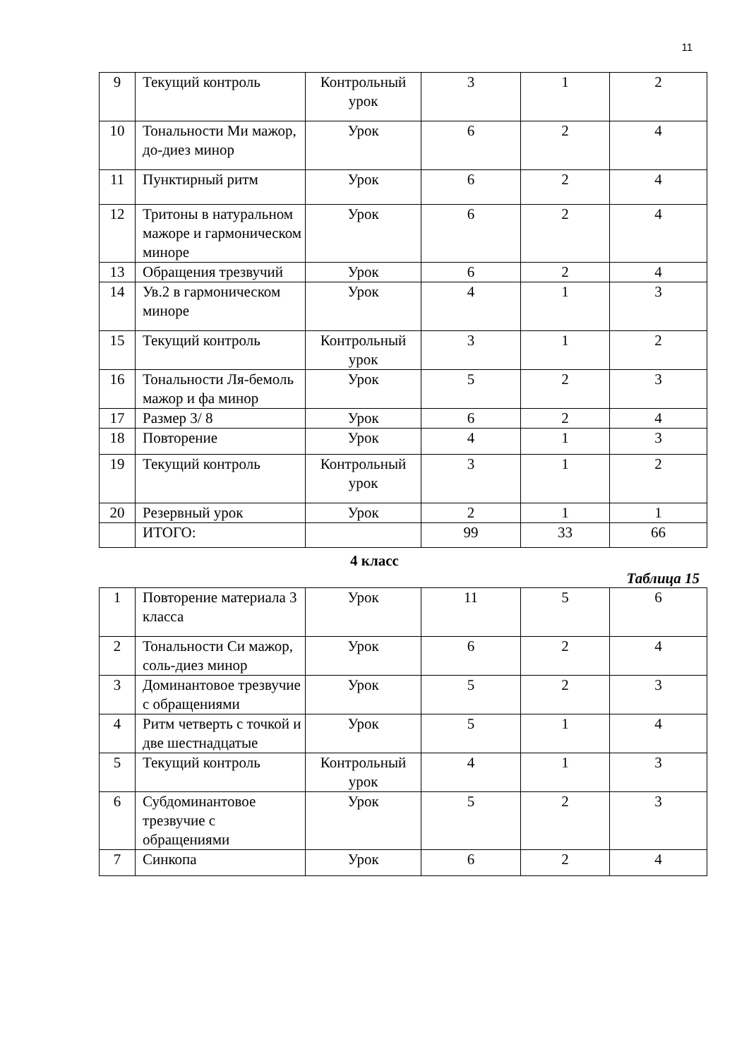11
| 9 | Текущий контроль | Контрольный урок | 3 | 1 | 2 |
| 10 | Тональности Ми мажор, до-диез минор | Урок | 6 | 2 | 4 |
| 11 | Пунктирный ритм | Урок | 6 | 2 | 4 |
| 12 | Тритоны в натуральном мажоре и гармоническом миноре | Урок | 6 | 2 | 4 |
| 13 | Обращения трезвучий | Урок | 6 | 2 | 4 |
| 14 | Ув.2 в гармоническом миноре | Урок | 4 | 1 | 3 |
| 15 | Текущий контроль | Контрольный урок | 3 | 1 | 2 |
| 16 | Тональности Ля-бемоль мажор и фа минор | Урок | 5 | 2 | 3 |
| 17 | Размер 3/ 8 | Урок | 6 | 2 | 4 |
| 18 | Повторение | Урок | 4 | 1 | 3 |
| 19 | Текущий контроль | Контрольный урок | 3 | 1 | 2 |
| 20 | Резервный урок | Урок | 2 | 1 | 1 |
| | ИТОГО: | | 99 | 33 | 66 |
4 класс
Таблица 15
| 1 | Повторение материала 3 класса | Урок | 11 | 5 | 6 |
| 2 | Тональности Си мажор, соль-диез минор | Урок | 6 | 2 | 4 |
| 3 | Доминантовое трезвучие с обращениями | Урок | 5 | 2 | 3 |
| 4 | Ритм четверть с точкой и две шестнадцатые | Урок | 5 | 1 | 4 |
| 5 | Текущий контроль | Контрольный урок | 4 | 1 | 3 |
| 6 | Субдоминантовое трезвучие с обращениями | Урок | 5 | 2 | 3 |
| 7 | Синкопа | Урок | 6 | 2 | 4 |